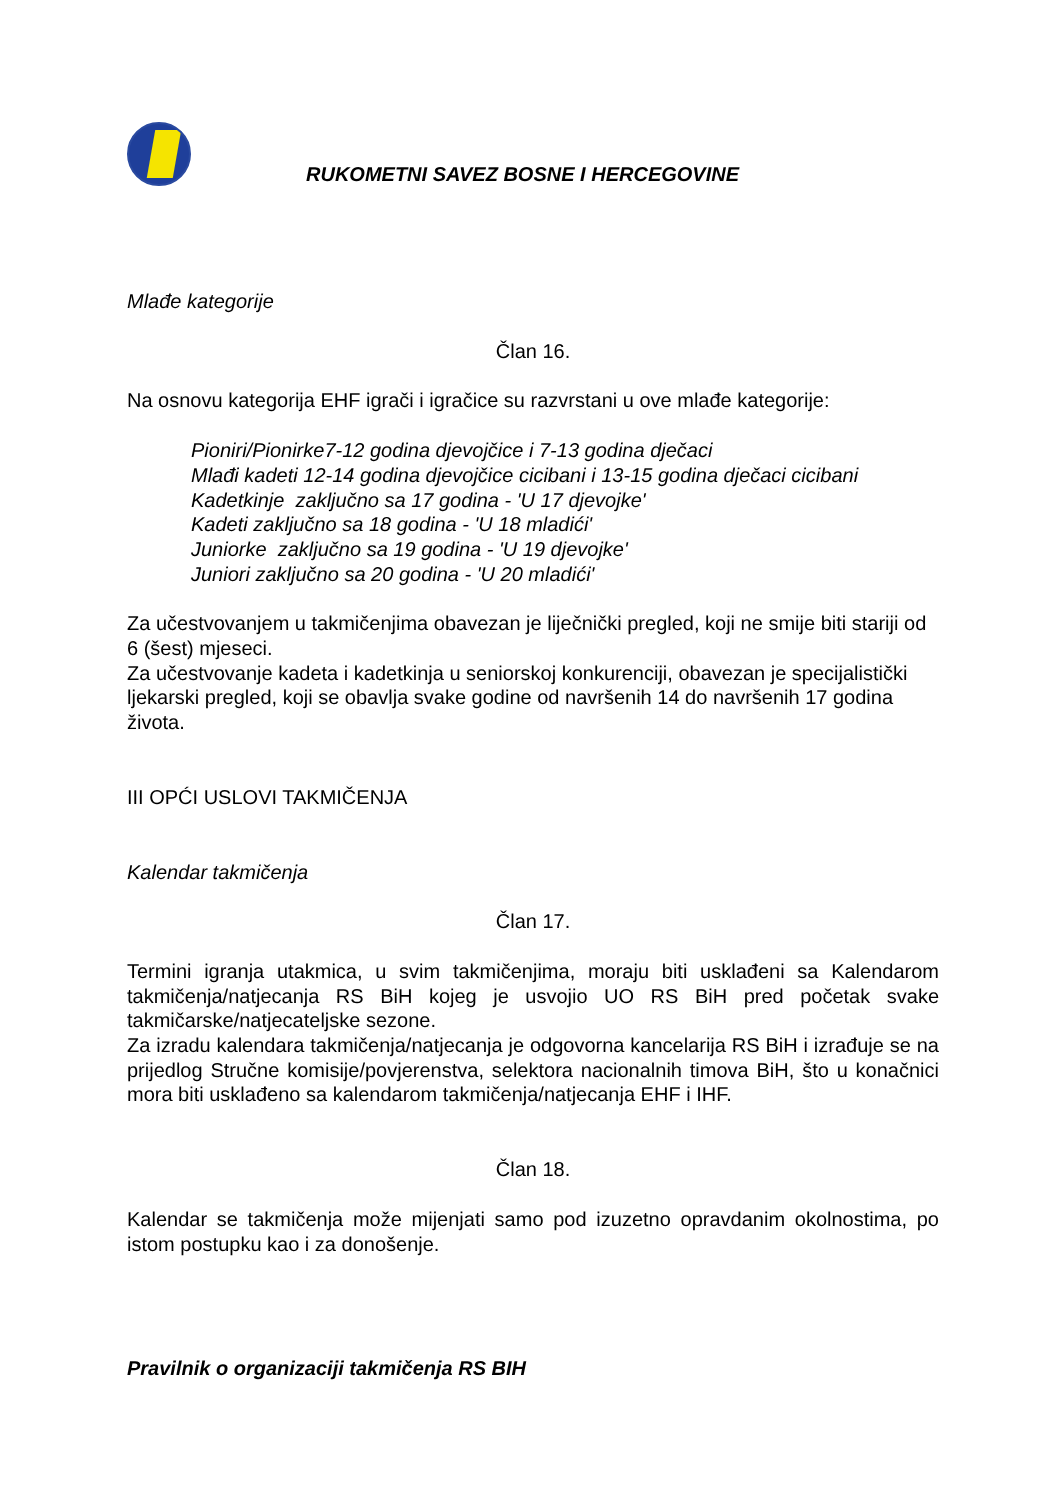RUKOMETNI SAVEZ BOSNE I HERCEGOVINE
Mlađe kategorije
Član 16.
Na osnovu kategorija EHF igrači i igračice su razvrstani u ove mlađe kategorije:
Pioniri/Pionirke7-12 godina djevojčice i 7-13 godina dječaci
Mlađi kadeti 12-14 godina djevojčice cicibani i 13-15 godina dječaci cicibani
Kadetkinje zaključno sa 17 godina - 'U 17 djevojke'
Kadeti zaključno sa 18 godina - 'U 18 mladići'
Juniorke zaključno sa 19 godina - 'U 19 djevojke'
Juniori zaključno sa 20 godina - 'U 20 mladići'
Za učestvovanjem u takmičenjima obavezan je liječnički pregled, koji ne smije biti stariji od 6 (šest) mjeseci.
Za učestvovanje kadeta i kadetkinja u seniorskoj konkurenciji, obavezan je specijalistički ljekarski pregled, koji se obavlja svake godine od navršenih 14 do navršenih 17 godina života.
III OPĆI USLOVI TAKMIČENJA
Kalendar takmičenja
Član 17.
Termini igranja utakmica, u svim takmičenjima, moraju biti usklađeni sa Kalendarom takmičenja/natjecanja RS BiH kojeg je usvojio UO RS BiH pred početak svake takmičarske/natjecateljske sezone.
Za izradu kalendara takmičenja/natjecanja je odgovorna kancelarija RS BiH i izrađuje se na prijedlog Stručne komisije/povjerenstva, selektora nacionalnih timova BiH, što u konačnici mora biti usklađeno sa kalendarom takmičenja/natjecanja EHF i IHF.
Član 18.
Kalendar se takmičenja može mijenjati samo pod izuzetno opravdanim okolnostima, po istom postupku kao i za donošenje.
Pravilnik o organizaciji takmičenja RS BIH